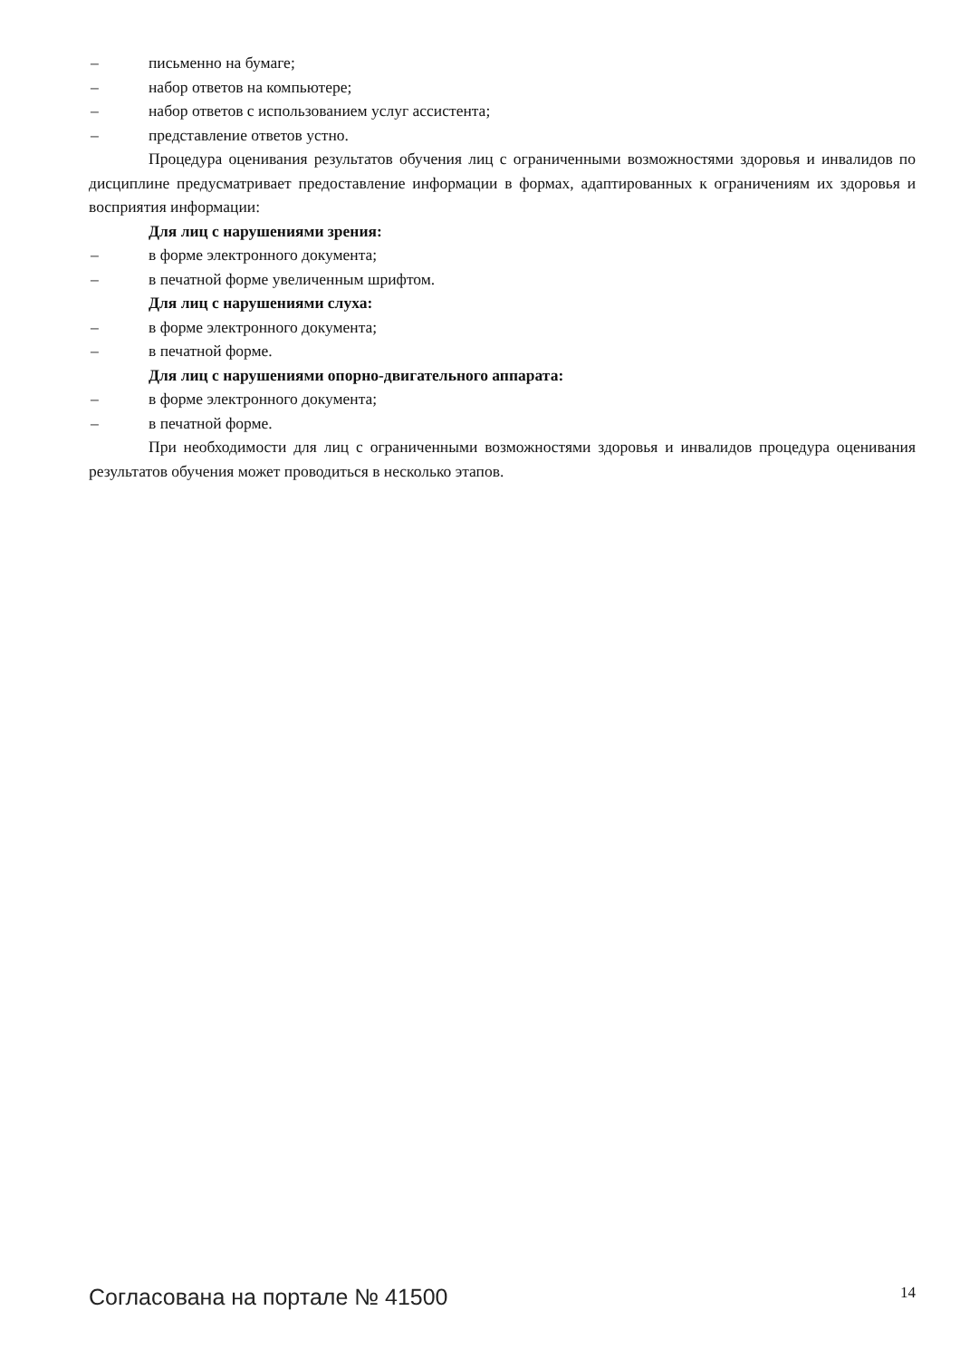– письменно на бумаге;
– набор ответов на компьютере;
– набор ответов с использованием услуг ассистента;
– представление ответов устно.
Процедура оценивания результатов обучения лиц с ограниченными возможностями здоровья и инвалидов по дисциплине предусматривает предоставление информации в формах, адаптированных к ограничениям их здоровья и восприятия информации:
Для лиц с нарушениями зрения:
– в форме электронного документа;
– в печатной форме увеличенным шрифтом.
Для лиц с нарушениями слуха:
– в форме электронного документа;
– в печатной форме.
Для лиц с нарушениями опорно-двигательного аппарата:
– в форме электронного документа;
– в печатной форме.
При необходимости для лиц с ограниченными возможностями здоровья и инвалидов процедура оценивания результатов обучения может проводиться в несколько этапов.
Согласована на портале № 41500 14